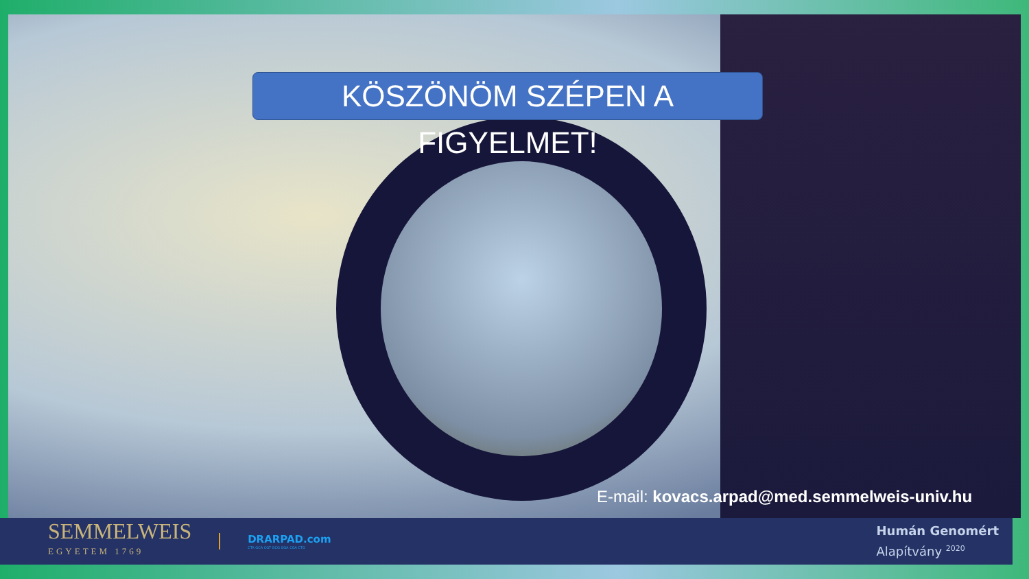KÖSZÖNÖM SZÉPEN A FIGYELMET!
E-mail: kovacs.arpad@med.semmelweis-univ.hu
SEMMELWEIS
EGYETEM 1769
DRARPAD.com
CTA GCA CGT GCG GGA CGA CTG
Humán Genomért
Alapítvány <sup>2020</sup>